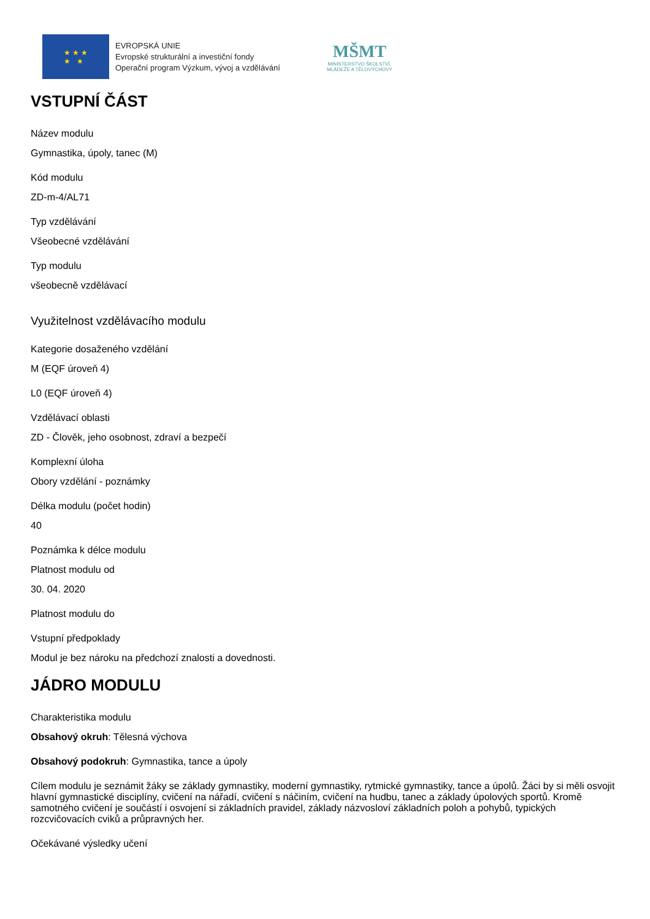★ ★ ★
★ ★
EVROPSKÁ UNIE
Evropské strukturální a investiční fondy
Operační program Výzkum, vývoj a vzdělávání
MŠMT
MINISTERSTVO ŠKOLSTVÍ,
MLÁDEŽE A TĚLOVÝCHOVY
VSTUPNÍ ČÁST
Název modulu
Gymnastika, úpoly, tanec (M)
Kód modulu
ZD-m-4/AL71
Typ vzdělávání
Všeobecné vzdělávání
Typ modulu
všeobecně vzdělávací
Využitelnost vzdělávacího modulu
Kategorie dosaženého vzdělání
M (EQF úroveň 4)
L0 (EQF úroveň 4)
Vzdělávací oblasti
ZD - Člověk, jeho osobnost, zdraví a bezpečí
Komplexní úloha
Obory vzdělání - poznámky
Délka modulu (počet hodin)
40
Poznámka k délce modulu
Platnost modulu od
30. 04. 2020
Platnost modulu do
Vstupní předpoklady
Modul je bez nároku na předchozí znalosti a dovednosti.
JÁDRO MODULU
Charakteristika modulu
Obsahový okruh: Tělesná výchova
Obsahový podokruh: Gymnastika, tance a úpoly
Cílem modulu je seznámit žáky se základy gymnastiky, moderní gymnastiky, rytmické gymnastiky, tance a úpolů. Žáci by si měli osvojit hlavní gymnastické disciplíny, cvičení na nářadí, cvičení s náčiním, cvičení na hudbu, tanec a základy úpolových sportů. Kromě samotného cvičení je součástí i osvojení si základních pravidel, základy názvosloví základních poloh a pohybů, typických rozcvičovacích cviků a průpravných her.
Očekávané výsledky učení